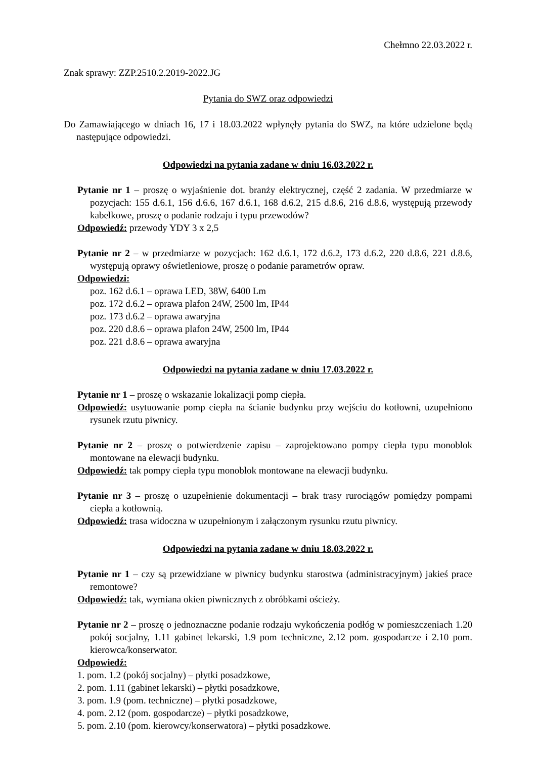Chełmno 22.03.2022 r.
Znak sprawy: ZZP.2510.2.2019-2022.JG
Pytania do SWZ oraz odpowiedzi
Do Zamawiającego w dniach 16, 17 i 18.03.2022 wpłynęły pytania do SWZ, na które udzielone będą następujące odpowiedzi.
Odpowiedzi na pytania zadane w dniu 16.03.2022 r.
Pytanie nr 1 – proszę o wyjaśnienie dot. branży elektrycznej, część 2 zadania. W przedmiarze w pozycjach: 155 d.6.1, 156 d.6.6, 167 d.6.1, 168 d.6.2, 215 d.8.6, 216 d.8.6, występują przewody kabelkowe, proszę o podanie rodzaju i typu przewodów?
Odpowiedź: przewody YDY 3 x 2,5
Pytanie nr 2 – w przedmiarze w pozycjach: 162 d.6.1, 172 d.6.2, 173 d.6.2, 220 d.8.6, 221 d.8.6, występują oprawy oświetleniowe, proszę o podanie parametrów opraw.
Odpowiedzi:
poz. 162 d.6.1 – oprawa LED, 38W, 6400 Lm
poz. 172 d.6.2 – oprawa plafon 24W, 2500 lm, IP44
poz. 173 d.6.2 – oprawa awaryjna
poz. 220 d.8.6 – oprawa plafon 24W, 2500 lm, IP44
poz. 221 d.8.6 – oprawa awaryjna
Odpowiedzi na pytania zadane w dniu 17.03.2022 r.
Pytanie nr 1 – proszę o wskazanie lokalizacji pomp ciepła.
Odpowiedź: usytuowanie pomp ciepła na ścianie budynku przy wejściu do kotłowni, uzupełniono rysunek rzutu piwnicy.
Pytanie nr 2 – proszę o potwierdzenie zapisu – zaprojektowano pompy ciepła typu monoblok montowane na elewacji budynku.
Odpowiedź: tak pompy ciepła typu monoblok montowane na elewacji budynku.
Pytanie nr 3 – proszę o uzupełnienie dokumentacji – brak trasy rurociągów pomiędzy pompami ciepła a kotłownią.
Odpowiedź: trasa widoczna w uzupełnionym i załączonym rysunku rzutu piwnicy.
Odpowiedzi na pytania zadane w dniu 18.03.2022 r.
Pytanie nr 1 – czy są przewidziane w piwnicy budynku starostwa (administracyjnym) jakieś prace remontowe?
Odpowiedź: tak, wymiana okien piwnicznych z obróbkami ościeży.
Pytanie nr 2 – proszę o jednoznaczne podanie rodzaju wykończenia podłóg w pomieszczeniach 1.20 pokój socjalny, 1.11 gabinet lekarski, 1.9 pom techniczne, 2.12 pom. gospodarcze i 2.10 pom. kierowca/konserwator.
Odpowiedź:
1. pom. 1.2 (pokój socjalny) – płytki posadzkowe,
2. pom. 1.11 (gabinet lekarski) – płytki posadzkowe,
3. pom. 1.9 (pom. techniczne) – płytki posadzkowe,
4. pom. 2.12 (pom. gospodarcze) – płytki posadzkowe,
5. pom. 2.10 (pom. kierowcy/konserwatora) – płytki posadzkowe.